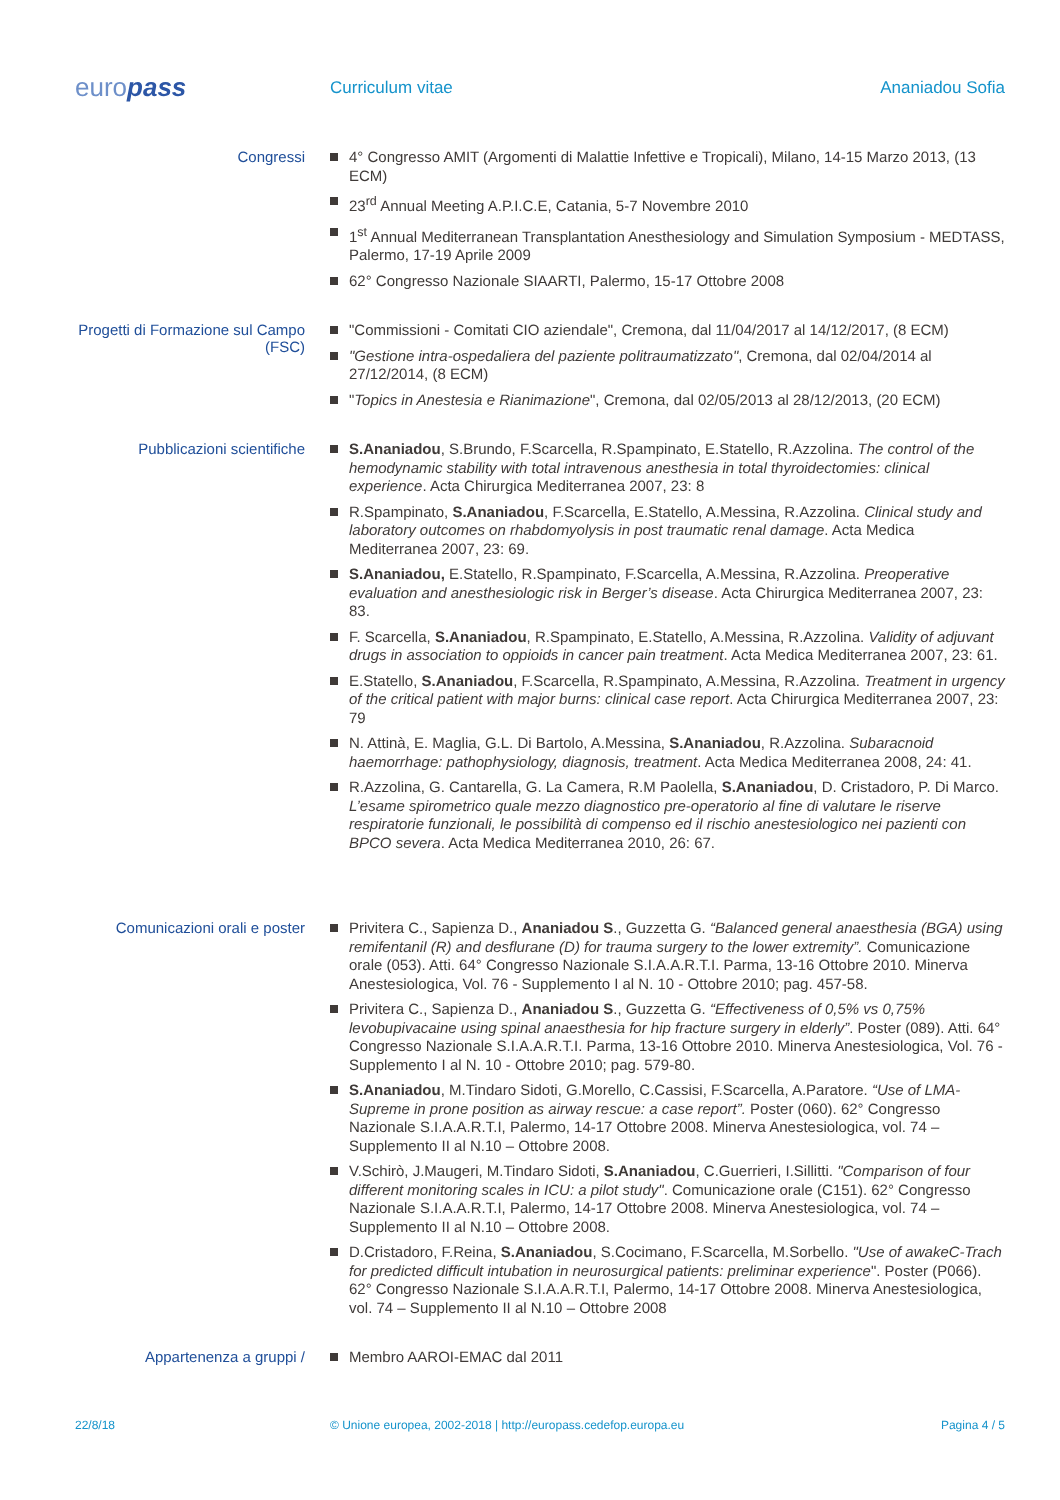europass
Curriculum vitae Ananiadou Sofia
Congressi
4° Congresso AMIT (Argomenti di Malattie Infettive e Tropicali), Milano, 14-15 Marzo 2013, (13 ECM)
23<sup>rd</sup> Annual Meeting A.P.I.C.E, Catania, 5-7 Novembre 2010
1<sup>st</sup> Annual Mediterranean Transplantation Anesthesiology and Simulation Symposium - MEDTASS, Palermo, 17-19 Aprile 2009
62° Congresso Nazionale SIAARTI, Palermo, 15-17 Ottobre 2008
Progetti di Formazione sul Campo (FSC)
"Commissioni - Comitati CIO aziendale", Cremona, dal 11/04/2017 al 14/12/2017, (8 ECM)
"Gestione intra-ospedaliera del paziente politraumatizzato", Cremona, dal 02/04/2014 al 27/12/2014, (8 ECM)
"Topics in Anestesia e Rianimazione", Cremona, dal 02/05/2013 al 28/12/2013, (20 ECM)
Pubblicazioni scientifiche
S.Ananiadou, S.Brundo, F.Scarcella, R.Spampinato, E.Statello, R.Azzolina. The control of the hemodynamic stability with total intravenous anesthesia in total thyroidectomies: clinical experience. Acta Chirurgica Mediterranea 2007, 23: 8
R.Spampinato, S.Ananiadou, F.Scarcella, E.Statello, A.Messina, R.Azzolina. Clinical study and laboratory outcomes on rhabdomyolysis in post traumatic renal damage. Acta Medica Mediterranea 2007, 23: 69.
S.Ananiadou, E.Statello, R.Spampinato, F.Scarcella, A.Messina, R.Azzolina. Preoperative evaluation and anesthesiologic risk in Berger’s disease. Acta Chirurgica Mediterranea 2007, 23: 83.
F. Scarcella, S.Ananiadou, R.Spampinato, E.Statello, A.Messina, R.Azzolina. Validity of adjuvant drugs in association to oppioids in cancer pain treatment. Acta Medica Mediterranea 2007, 23: 61.
E.Statello, S.Ananiadou, F.Scarcella, R.Spampinato, A.Messina, R.Azzolina. Treatment in urgency of the critical patient with major burns: clinical case report. Acta Chirurgica Mediterranea 2007, 23: 79
N. Attinà, E. Maglia, G.L. Di Bartolo, A.Messina, S.Ananiadou, R.Azzolina. Subaracnoid haemorrhage: pathophysiology, diagnosis, treatment. Acta Medica Mediterranea 2008, 24: 41.
R.Azzolina, G. Cantarella, G. La Camera, R.M Paolella, S.Ananiadou, D. Cristadoro, P. Di Marco. L’esame spirometrico quale mezzo diagnostico pre-operatorio al fine di valutare le riserve respiratorie funzionali, le possibilità di compenso ed il rischio anestesiologico nei pazienti con BPCO severa. Acta Medica Mediterranea 2010, 26: 67.
Comunicazioni orali e poster
Privitera C., Sapienza D., Ananiadou S., Guzzetta G. “Balanced general anaesthesia (BGA) using remifentanil (R) and desflurane (D) for trauma surgery to the lower extremity”. Comunicazione orale (053). Atti. 64° Congresso Nazionale S.I.A.A.R.T.I. Parma, 13-16 Ottobre 2010. Minerva Anestesiologica, Vol. 76 - Supplemento I al N. 10 - Ottobre 2010; pag. 457-58.
Privitera C., Sapienza D., Ananiadou S., Guzzetta G. “Effectiveness of 0,5% vs 0,75% levobupivacaine using spinal anaesthesia for hip fracture surgery in elderly”. Poster (089). Atti. 64° Congresso Nazionale S.I.A.A.R.T.I. Parma, 13-16 Ottobre 2010. Minerva Anestesiologica, Vol. 76 - Supplemento I al N. 10 - Ottobre 2010; pag. 579-80.
S.Ananiadou, M.Tindaro Sidoti, G.Morello, C.Cassisi, F.Scarcella, A.Paratore. “Use of LMA-Supreme in prone position as airway rescue: a case report”. Poster (060). 62° Congresso Nazionale S.I.A.A.R.T.I, Palermo, 14-17 Ottobre 2008. Minerva Anestesiologica, vol. 74 – Supplemento II al N.10 – Ottobre 2008.
V.Schirò, J.Maugeri, M.Tindaro Sidoti, S.Ananiadou, C.Guerrieri, I.Sillitti. "Comparison of four different monitoring scales in ICU: a pilot study". Comunicazione orale (C151). 62° Congresso Nazionale S.I.A.A.R.T.I, Palermo, 14-17 Ottobre 2008. Minerva Anestesiologica, vol. 74 – Supplemento II al N.10 – Ottobre 2008.
D.Cristadoro, F.Reina, S.Ananiadou, S.Cocimano, F.Scarcella, M.Sorbello. "Use of awakeC-Trach for predicted difficult intubation in neurosurgical patients: preliminar experience". Poster (P066). 62° Congresso Nazionale S.I.A.A.R.T.I, Palermo, 14-17 Ottobre 2008. Minerva Anestesiologica, vol. 74 – Supplemento II al N.10 – Ottobre 2008
Appartenenza a gruppi /
Membro AAROI-EMAC dal 2011
22/8/18 © Unione europea, 2002-2018 | http://europass.cedefop.europa.eu
Pagina 4 / 5